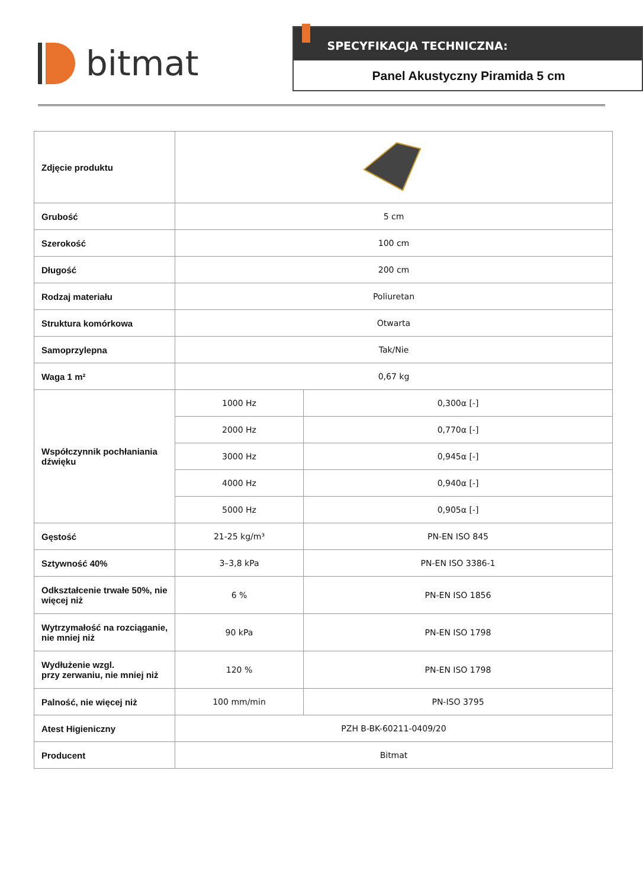bitmat
SPECYFIKACJA TECHNICZNA:
Panel Akustyczny Piramida 5 cm
| Zdjęcie produktu | | |
| Grubość | 5 cm | |
| Szerokość | 100 cm | |
| Długość | 200 cm | |
| Rodzaj materiału | Poliuretan | |
| Struktura komórkowa | Otwarta | |
| Samoprzylepna | Tak/Nie | |
| Waga 1 m² | 0,67 kg | |
| Współczynnik pochłaniania dźwięku | 1000 Hz | 0,300α [-] |
| | 2000 Hz | 0,770α [-] |
| | 3000 Hz | 0,945α [-] |
| | 4000 Hz | 0,940α [-] |
| | 5000 Hz | 0,905α [-] |
| Gęstość | 21-25 kg/m³ | PN-EN ISO 845 |
| Sztywność 40% | 3–3,8 kPa | PN-EN ISO 3386-1 |
| Odkształcenie trwałe 50%, nie więcej niż | 6 % | PN-EN ISO 1856 |
| Wytrzymałość na rozciąganie, nie mniej niż | 90 kPa | PN-EN ISO 1798 |
| Wydłużenie wzgl. przy zerwaniu, nie mniej niż | 120 % | PN-EN ISO 1798 |
| Palność, nie więcej niż | 100 mm/min | PN-ISO 3795 |
| Atest Higieniczny | PZH B-BK-60211-0409/20 | |
| Producent | Bitmat | |